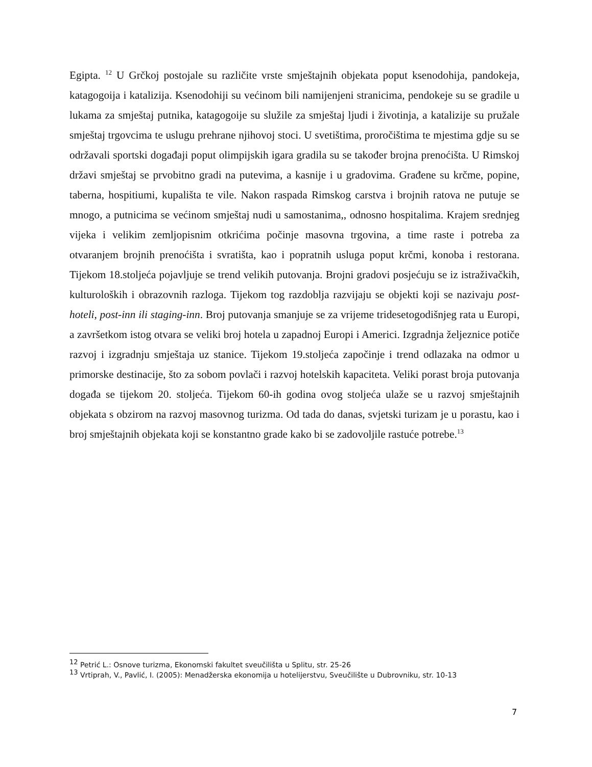Egipta. <sup>12</sup> U Grčkoj postojale su različite vrste smještajnih objekata poput ksenodohija, pandokeja, katagogoija i katalizija. Ksenodohiji su većinom bili namijenjeni stranicima, pendokeje su se gradile u lukama za smještaj putnika, katagogoije su služile za smještaj ljudi i životinja, a katalizije su pružale smještaj trgovcima te uslugu prehrane njihovoj stoci. U svetištima, proročištima te mjestima gdje su se održavali sportski događaji poput olimpijskih igara gradila su se također brojna prenoćišta. U Rimskoj državi smještaj se prvobitno gradi na putevima, a kasnije i u gradovima. Građene su krčme, popine, taberna, hospitiumi, kupališta te vile. Nakon raspada Rimskog carstva i brojnih ratova ne putuje se mnogo, a putnicima se većinom smještaj nudi u samostanima,, odnosno hospitalima. Krajem srednjeg vijeka i velikim zemljopisnim otkrićima počinje masovna trgovina, a time raste i potreba za otvaranjem brojnih prenoćišta i svratišta, kao i popratnih usluga poput krčmi, konoba i restorana. Tijekom 18.stoljeća pojavljuje se trend velikih putovanja. Brojni gradovi posjećuju se iz istraživačkih, kulturoloških i obrazovnih razloga. Tijekom tog razdoblja razvijaju se objekti koji se nazivaju post-hoteli, post-inn ili staging-inn. Broj putovanja smanjuje se za vrijeme tridesetogodišnjeg rata u Europi, a završetkom istog otvara se veliki broj hotela u zapadnoj Europi i Americi. Izgradnja željeznice potiče razvoj i izgradnju smještaja uz stanice. Tijekom 19.stoljeća započinje i trend odlazaka na odmor u primorske destinacije, što za sobom povlači i razvoj hotelskih kapaciteta. Veliki porast broja putovanja događa se tijekom 20. stoljeća. Tijekom 60-ih godina ovog stoljeća ulaže se u razvoj smještajnih objekata s obzirom na razvoj masovnog turizma. Od tada do danas, svjetski turizam je u porastu, kao i broj smještajnih objekata koji se konstantno grade kako bi se zadovoljile rastuće potrebe.<sup>13</sup>
<sup>12</sup> Petrić L.: Osnove turizma, Ekonomski fakultet sveučilišta u Splitu, str. 25-26
<sup>13</sup> Vrtiprah, V., Pavlić, I. (2005): Menadžerska ekonomija u hotelijerstvu, Sveučilište u Dubrovniku, str. 10-13
7